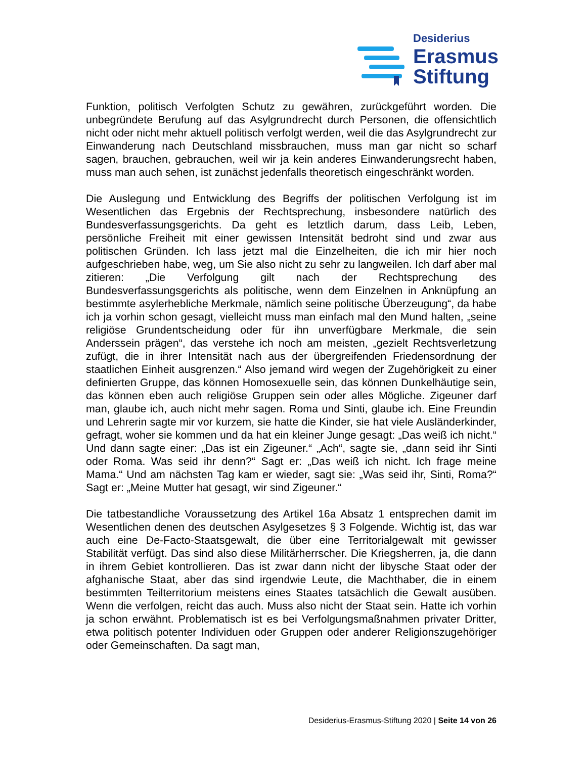Desiderius
Erasmus
Stiftung
Funktion, politisch Verfolgten Schutz zu gewähren, zurückgeführt worden. Die unbegründete Berufung auf das Asylgrundrecht durch Personen, die offensichtlich nicht oder nicht mehr aktuell politisch verfolgt werden, weil die das Asylgrundrecht zur Einwanderung nach Deutschland missbrauchen, muss man gar nicht so scharf sagen, brauchen, gebrauchen, weil wir ja kein anderes Einwanderungsrecht haben, muss man auch sehen, ist zunächst jedenfalls theoretisch eingeschränkt worden.
Die Auslegung und Entwicklung des Begriffs der politischen Verfolgung ist im Wesentlichen das Ergebnis der Rechtsprechung, insbesondere natürlich des Bundesverfassungsgerichts. Da geht es letztlich darum, dass Leib, Leben, persönliche Freiheit mit einer gewissen Intensität bedroht sind und zwar aus politischen Gründen. Ich lass jetzt mal die Einzelheiten, die ich mir hier noch aufgeschrieben habe, weg, um Sie also nicht zu sehr zu langweilen. Ich darf aber mal zitieren: „Die Verfolgung gilt nach der Rechtsprechung des Bundesverfassungsgerichts als politische, wenn dem Einzelnen in Anknüpfung an bestimmte asylerhebliche Merkmale, nämlich seine politische Überzeugung“, da habe ich ja vorhin schon gesagt, vielleicht muss man einfach mal den Mund halten, „seine religiöse Grundentscheidung oder für ihn unverfügbare Merkmale, die sein Anderssein prägen“, das verstehe ich noch am meisten, „gezielt Rechtsverletzung zufügt, die in ihrer Intensität nach aus der übergreifenden Friedensordnung der staatlichen Einheit ausgrenzen.“ Also jemand wird wegen der Zugehörigkeit zu einer definierten Gruppe, das können Homosexuelle sein, das können Dunkelhäutige sein, das können eben auch religiöse Gruppen sein oder alles Mögliche. Zigeuner darf man, glaube ich, auch nicht mehr sagen. Roma und Sinti, glaube ich. Eine Freundin und Lehrerin sagte mir vor kurzem, sie hatte die Kinder, sie hat viele Ausländerkinder, gefragt, woher sie kommen und da hat ein kleiner Junge gesagt: „Das weiß ich nicht.“ Und dann sagte einer: „Das ist ein Zigeuner.“ „Ach“, sagte sie, „dann seid ihr Sinti oder Roma. Was seid ihr denn?“ Sagt er: „Das weiß ich nicht. Ich frage meine Mama.“ Und am nächsten Tag kam er wieder, sagt sie: „Was seid ihr, Sinti, Roma?“ Sagt er: „Meine Mutter hat gesagt, wir sind Zigeuner.“
Die tatbestandliche Voraussetzung des Artikel 16a Absatz 1 entsprechen damit im Wesentlichen denen des deutschen Asylgesetzes § 3 Folgende. Wichtig ist, das war auch eine De-Facto-Staatsgewalt, die über eine Territorialgewalt mit gewisser Stabilität verfügt. Das sind also diese Militärherrscher. Die Kriegsherren, ja, die dann in ihrem Gebiet kontrollieren. Das ist zwar dann nicht der libysche Staat oder der afghanische Staat, aber das sind irgendwie Leute, die Machthaber, die in einem bestimmten Teilterritorium meistens eines Staates tatsächlich die Gewalt ausüben. Wenn die verfolgen, reicht das auch. Muss also nicht der Staat sein. Hatte ich vorhin ja schon erwähnt. Problematisch ist es bei Verfolgungsmaßnahmen privater Dritter, etwa politisch potenter Individuen oder Gruppen oder anderer Religionszugehöriger oder Gemeinschaften. Da sagt man,
Desiderius-Erasmus-Stiftung 2020 | Seite 14 von 26